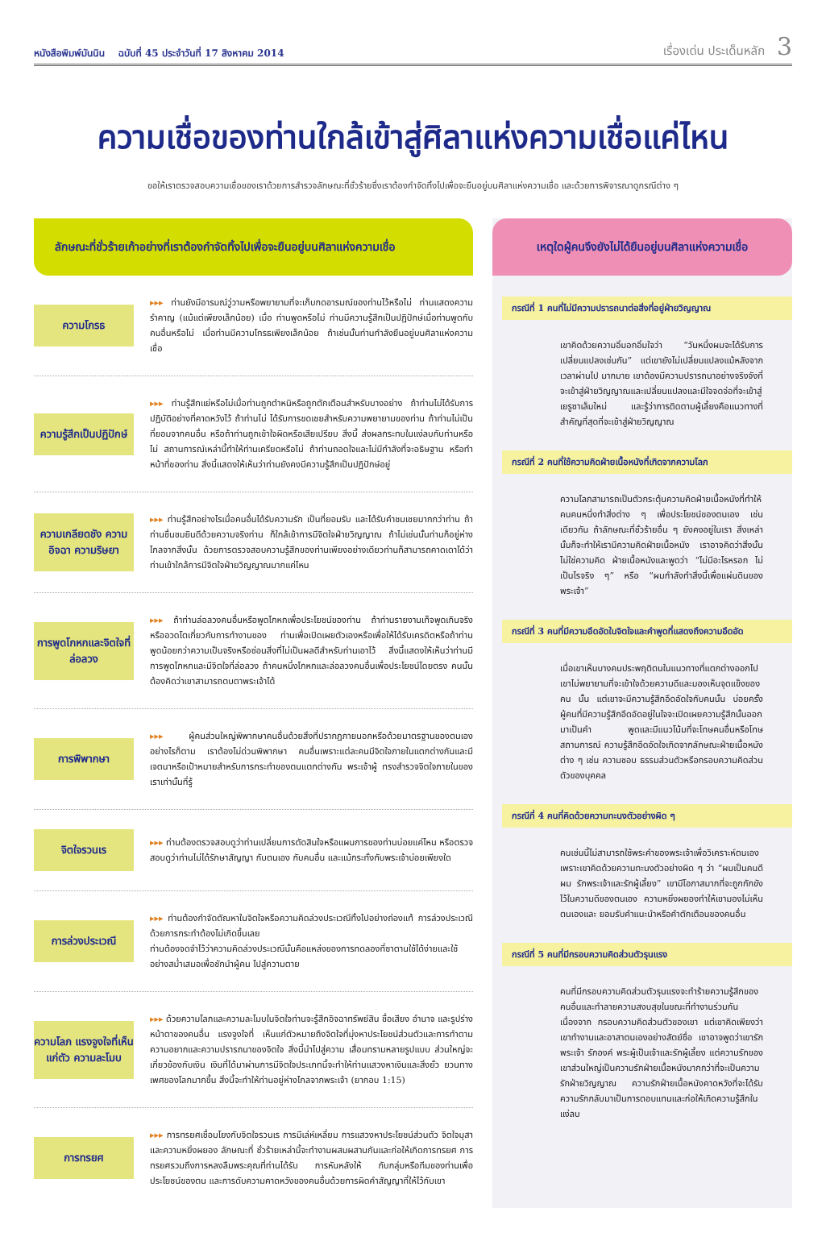หนังสือพิมพ์มันนิน ฉบับที่ 45 ประจำวันที่ 17 สิงหาคม 2014
เรื่องเด่น ประเด็นหลัก 3
ความเชื่อของท่านใกล้เข้าสู่ศิลาแห่งความเชื่อแค่ไหน
ขอให้เราตรวจสอบความเชื่อของเราด้วยการสำรวจลักษณะที่ชั่วร้ายซึ่งเราต้องกำจัดทิ้งไปเพื่อจะยืนอยู่บนศิลาแห่งความเชื่อ และด้วยการพิจารณาดูกรณีต่าง ๆ
ลักษณะที่ชั่วร้ายเก้าอย่างที่เราต้องกำจัดทิ้งไปเพื่อจะยืนอยู่บนศิลาแห่งความเชื่อ
ความโกรธ
▸▸▸ ท่านยังมีอารมณ์วู่วามหรือพยายามที่จะเก็บกดอารมณ์ของท่านไว้หรือไม่ ท่านแสดงความรำคาญ (แม้แต่เพียงเล็กน้อย) เมื่อ ท่านพูดหรือไม่ ท่านมีความรู้สึกเป็นปฏิปักษ์เมื่อท่านพูดกับคนอื่นหรือไม่ เมื่อท่านมีความโกรธเพียงเล็กน้อย ถ้าเช่นนั้นท่านกำลังยืนอยู่บนศิลาแห่งความเชื่อ
ความรู้สึกเป็นปฏิปักษ์
▸▸▸ ท่านรู้สึกแย่หรือไม่เมื่อท่านถูกตำหนิหรือถูกตักเตือนสำหรับบางอย่าง ถ้าท่านไม่ได้รับการปฏิบัติอย่างที่คาดหวังไว้ ถ้าท่านไม่ ได้รับการชดเชยสำหรับความพยายามของท่าน ถ้าท่านไม่เป็นที่ยอมจากคนอื่น หรือถ้าท่านถูกเข้าใจผิดหรือเสียเปรียบ สิ่งนี้ ส่งผลกระทบในแง่ลบกับท่านหรือไม่ สถานการณ์เหล่านี้ทำให้ท่านเครียดหรือไม่ ถ้าท่านถอดใจและไม่มีกำลังที่จะอธิษฐาน หรือทำหน้าที่ของท่าน สิ่งนี้แสดงให้เห็นว่าท่านยังคงมีความรู้สึกเป็นปฏิปักษ์อยู่
ความเกลียดชัง ความอิจฉา ความริษยา
▸▸▸ ท่านรู้สึกอย่างไรเมื่อคนอื่นได้รับความรัก เป็นที่ยอมรับ และได้รับคำชมเชยมากกว่าท่าน ถ้าท่านชื่นชมยินดีด้วยความจริงท่าน ก็ใกล้เข้าการมีจิตใจฝ่ายวิญญาณ ถ้าไม่เช่นนั้นท่านก็อยู่ห่างไกลจากสิ่งนั้น ด้วยการตรวจสอบความรู้สึกของท่านเพียงอย่างเดียวท่านก็สามารถคาดเดาได้ว่าท่านเข้าใกล้การมีจิตใจฝ่ายวิญญาณมากแค่ไหน
การพูดโกหกและจิตใจที่ล่อลวง
▸▸▸ ถ้าท่านล่อลวงคนอื่นหรือพูดโกหกเพื่อประโยชน์ของท่าน ถ้าท่านรายงานเท็จพูดเกินจริง หรืออวดโตเกี่ยวกับการทำงานของ ท่านเพื่อเปิดเผยตัวเองหรือเพื่อให้ได้รับเครดิตหรือถ้าท่านพูดน้อยกว่าความเป็นจริงหรือซ่อนสิ่งที่ไม่เป็นผลดีสำหรับท่านเอาไว้ สิ่งนี้แสดงให้เห็นว่าท่านมีการพูดโกหกและมีจิตใจที่ล่อลวง ถ้าคนหนึ่งโกหกและล่อลวงคนอื่นเพื่อประโยชน์โดยตรง คนนั้น ต้องคิดว่าเขาสามารถตบตาพระเจ้าได้
การพิพากษา
▸▸▸ ผู้คนส่วนใหญ่พิพากษาคนอื่นด้วยสิ่งที่ปรากฏภายนอกหรือด้วยมาตรฐานของตนเอง อย่างไรก็ตาม เราต้องไม่ด่วนพิพากษา คนอื่นเพราะแต่ละคนมีจิตใจภายในแตกต่างกันและมีเจตนาหรือเป้าหมายสำหรับการกระทำของตนแตกต่างกัน พระเจ้าผู้ ทรงสำรวจจิตใจภายในของเราเท่านั้นที่รู้
จิตใจรวนเร
▸▸▸ ท่านต้องตรวจสอบดูว่าท่านเปลี่ยนการตัดสินใจหรือแผนการของท่านบ่อยแค่ไหน หรือตรวจสอบดูว่าท่านไม่ได้รักษาสัญญา กับตนเอง กับคนอื่น และแม้กระทั่งกับพระเจ้าบ่อยเพียงใด
การล่วงประเวณี
▸▸▸ ท่านต้องกำจัดตัณหาในจิตใจหรือความคิดล่วงประเวณีทิ้งไปอย่างถ่องแท้ การล่วงประเวณีด้วยการกระทำต้องไม่เกิดขึ้นเลย
ท่านต้องจดจำไว้ว่าความคิดล่วงประเวณีนั้นคือแหล่งของการทดลองที่ซาตานใช้ได้ง่ายและใช้อย่างสม่ำเสมอเพื่อชักนำผู้คน ไปสู่ความตาย
ความโลภ แรงจูงใจที่เห็นแก่ตัว ความละโมบ
▸▸▸ ด้วยความโลภและความละโมบในจิตใจท่านจะรู้สึกอิจฉาทรัพย์สิน ชื่อเสียง อำนาจ และรูปร่างหน้าตาของคนอื่น แรงจูงใจที่ เห็นแก่ตัวหมายถึงจิตใจที่มุ่งหาประโยชน์ส่วนตัวและการทำตามความอยากและความปรารถนาของจิตใจ สิ่งนี้นำไปสู่ความ เสื่อมทรามหลายรูปแบบ ส่วนใหญ่จะเกี่ยวข้องกับเงิน เงินที่ได้มาผ่านการมีจิตใจประเภทนี้จะทำให้ท่านแสวงหาเงินและสิ่งยั่ว ยวนทางเพศของโลกมากขึ้น สิ่งนี้จะทำให้ท่านอยู่ห่างไกลจากพระเจ้า (ยากอบ 1:15)
การทรยศ
▸▸▸ การทรยศเชื่อมโยงกับจิตใจรวนเร การมีเล่ห์เหลี่ยม การแสวงหาประโยชน์ส่วนตัว จิตใจมุสา และความหยิ่งผยอง ลักษณะที่ ชั่วร้ายเหล่านี้จะทำงานผสมผสานกันและก่อให้เกิดการทรยศ การทรยศรวมถึงการหลงลืมพระคุณที่ท่านได้รับ การหันหลังให้ กับกลุ่มหรือทีมของท่านเพื่อประโยชน์ของตน และการดับความคาดหวังของคนอื่นด้วยการผิดคำสัญญาที่ให้ไว้กับเขา
เหตุใดผู้คนจึงยังไม่ได้ยืนอยู่บนศิลาแห่งความเชื่อ
กรณีที่ 1 คนที่ไม่มีความปรารถนาต่อสิ่งที่อยู่ฝ่ายวิญญาณ
เขาคิดด้วยความอิ่มอกอิ่มใจว่า “วันหนึ่งผมจะได้รับการเปลี่ยนแปลงเช่นกัน” แต่เขายังไม่เปลี่ยนแปลงแม้หลังจากเวลาผ่านไป มากมาย เขาต้องมีความปรารถนาอย่างจริงจังที่จะเข้าสู่ฝ่ายวิญญาณและเปลี่ยนแปลงและมีใจจดจ่อที่จะเข้าสู่เยรูซาเล็มใหม่ และรู้ว่าการติดตามผู้เลี้ยงคือแนวทางที่สำคัญที่สุดที่จะเข้าสู่ฝ่ายวิญญาณ
กรณีที่ 2 คนที่ใช้ความคิดฝ่ายเนื้อหนังที่เกิดจากความโลภ
ความโลภสามารถเป็นตัวกระตุ้นความคิดฝ่ายเนื้อหนังที่ทำให้คนคนหนึ่งทำสิ่งต่าง ๆ เพื่อประโยชน์ของตนเอง เช่นเดียวกัน ถ้าลักษณะที่ชั่วร้ายอื่น ๆ ยังคงอยู่ในเรา สิ่งเหล่านั้นก็จะทำให้เรามีความคิดฝ่ายเนื้อหนัง เราอาจคิดว่าสิ่งนั้นไม่ใช่ความคิด ฝ่ายเนื้อหนังและพูดว่า “ไม่มีอะไรหรอก ไม่เป็นไรจริง ๆ” หรือ “ผมกำลังทำสิ่งนี้เพื่อแผ่นดินของพระเจ้า”
กรณีที่ 3 คนที่มีความอึดอัดในจิตใจและคำพูดที่แสดงถึงความอึดอัด
เมื่อเขาเห็นบางคนประพฤติตนในแนวทางที่แตกต่างออกไปเขาไม่พยายามที่จะเข้าใจด้วยความดีและมองเห็นจุดแข็งของคน นั้น แต่เขาจะมีความรู้สึกอึดอัดใจกับคนนั้น บ่อยครั้งผู้คนที่มีความรู้สึกอึดอัดอยู่ในใจจะเปิดเผยความรู้สึกนั้นออกมาเป็นคำ พูดและมีแนวโน้มที่จะโทษคนอื่นหรือโทษสถานการณ์ ความรู้สึกอึดอัดใจเกิดจากลักษณะฝ่ายเนื้อหนังต่าง ๆ เช่น ความชอบ ธรรมส่วนตัวหรือกรอบความคิดส่วนตัวของบุคคล
กรณีที่ 4 คนที่คิดด้วยความทะนงตัวอย่างผิด ๆ
คนเช่นนี้ไม่สามารถใช้พระคำของพระเจ้าเพื่อวิเคราะห์ตนเองเพราะเขาคิดด้วยความทะนงตัวอย่างผิด ๆ ว่า “ผมเป็นคนดี ผม รักพระเจ้าและรักผู้เลี้ยง” เขามีโอกาสมากที่จะถูกกักขังไว้ในความดีของตนเอง ความหยิ่งผยองทำให้เขามองไม่เห็นตนเองและ ยอมรับคำแนะนำหรือคำตักเตือนของคนอื่น
กรณีที่ 5 คนที่มีกรอบความคิดส่วนตัวรุนแรง
คนที่มีกรอบความคิดส่วนตัวรุนแรงจะทำร้ายความรู้สึกของคนอื่นและทำลายความสงบสุขในขณะที่ทำงานร่วมกันเนื่องจาก กรอบความคิดส่วนตัวของเขา แต่เขาคิดเพียงว่าเขาทำงานและอาสาตนเองอย่างสัตย์ซื่อ เขาอาจพูดว่าเขารักพระเจ้า รักองค์ พระผู้เป็นเจ้าและรักผู้เลี้ยง แต่ความรักของเขาส่วนใหญ่เป็นความรักฝ่ายเนื้อหนังมากกว่าที่จะเป็นความรักฝ่ายวิญญาณ ความรักฝ่ายเนื้อหนังคาดหวังที่จะได้รับความรักกลับมาเป็นการตอบแทนและก่อให้เกิดความรู้สึกในแง่ลบ